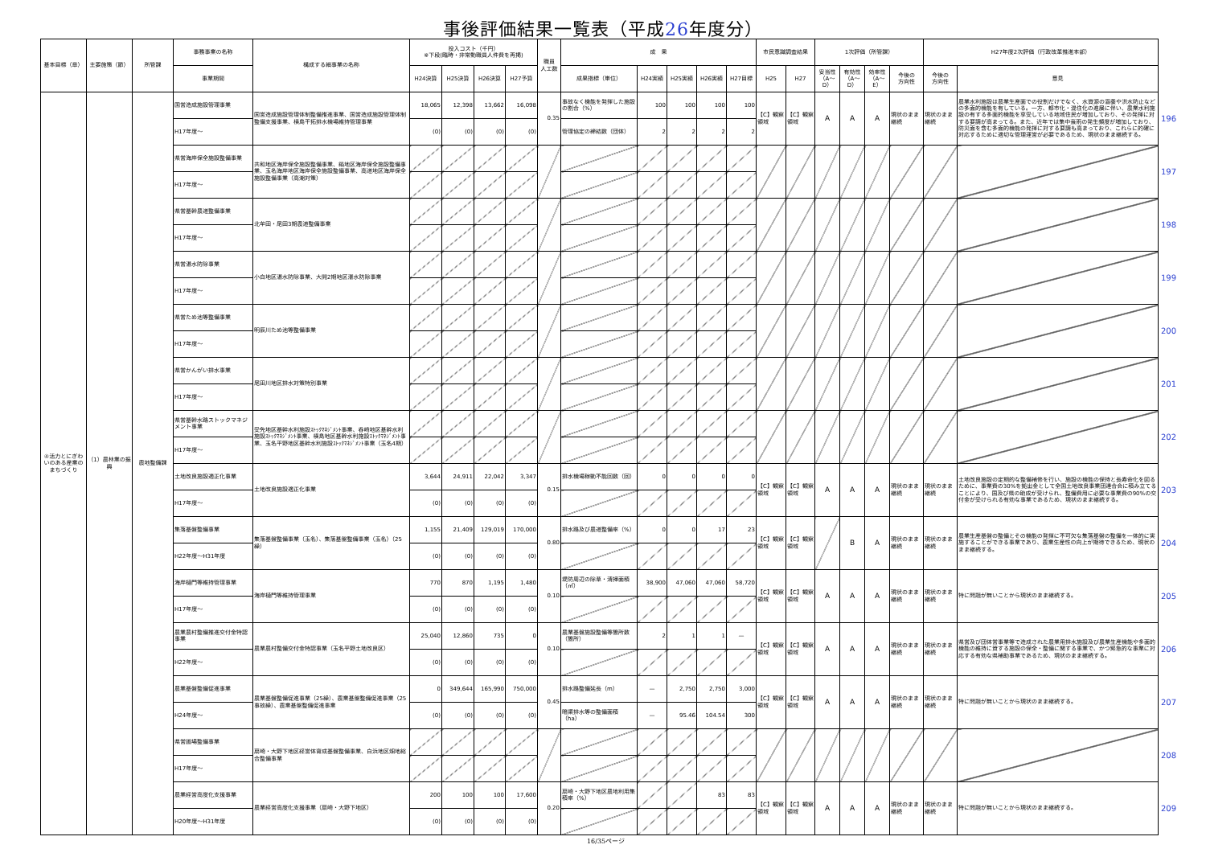事後評価結果一覧表（平成26年度分）
| 基本目標（章） | 主要施策（節） | 所管課 | 事務事業の名称 | 構成する細事業の名称 | 投入コスト（千円） ※下段(臨時・非常勤職員人件費を再掲) | | | | 職員 人工数 | 成 果 | | | | | 市民意識調査結果 | | 1次評価（所管課） | | | | H27年度2次評価（行政改革推進本部） | | |
| --- | --- | --- | --- | --- | --- | --- | --- | --- | --- | --- | --- | --- | --- | --- | --- | --- | --- | --- | --- | --- | --- | --- | --- |
| | | | 事業期間 | | H24決算 | H25決算 | H26決算 | H27予算 | | 成果指標（単位） | H24実績 | H25実績 | H26実績 | H27目標 | H25 | H27 | 妥当性 （A～D） | 有効性 （A～D） | 効率性 （A～E） | 今後の 方向性 | 今後の 方向性 | 意見 | |
| ④活力とにぎわいのある産業のまちづくり | （1）農林業の振興 | 農地整備課 | 国営造成施設管理事業 | 国営造成施設管理体制整備推進事業、国営造成施設管理体制整備支援事業、横島干拓排水機場維持管理事業 | 18,065 | 12,398 | 13,662 | 16,098 | 0.35 | 事故なく機能を発揮した施設の割合（%） | 100 | 100 | 100 | 100 | 【C】観察領域 | 【C】観察領域 | A | A | A | 現状のまま継続 | 現状のまま継続 | 農業水利施設は農業生産面での役割だけでなく、水資源の涵養や洪水防止などの多面的機能を有している。一方、都市化・混住化の進展に伴い、農業水利施設の有する多面的機能を享受している地域住民が増加しており、その発揮に対する要請が高まってる。また、近年では集中豪雨の発生頻度が増加しており、防災面を含む多面的機能の発揮に対する要請も高まっており、これらに的確に対応するために適切な管理運営が必要であるため、現状のまま継続する。 | 196 |
| | | | H17年度～ | | (0) | (0) | (0) | (0) | | 管理協定の締結数（団体） | 2 | 2 | 2 | 2 | | | | | | | | | |
| | | | 県営海岸保全施設整備事業 | 共和地区海岸保全施設整備事業、鍋地区海岸保全施設整備事業、玉名海岸地区海岸保全施設整備事業、高道地区海岸保全施設整備事業（高潮対策） | | | | | | | | | | | | | | | | | | | 197 |
| | | | H17年度～ | | | | | | | | | | | | | | | | | | | | |
| | | | 県営基幹農道整備事業 | 北牟田・尾田3期農道整備事業 | | | | | | | | | | | | | | | | | | | 198 |
| | | | H17年度～ | | | | | | | | | | | | | | | | | | | | |
| | | | 県営湛水防除事業 | 小白地区湛水防除事業、大開2期地区湛水防除事業 | | | | | | | | | | | | | | | | | | | 199 |
| | | | H17年度～ | | | | | | | | | | | | | | | | | | | | |
| | | | 県営ため池等整備事業 | 明辰川ため池等整備事業 | | | | | | | | | | | | | | | | | | | 200 |
| | | | H17年度～ | | | | | | | | | | | | | | | | | | | | |
| | | | 県営かんがい排水事業 | 尾田川地区排水対策特別事業 | | | | | | | | | | | | | | | | | | | 201 |
| | | | H17年度～ | | | | | | | | | | | | | | | | | | | | |
| | | | 県営基幹水路ストックマネジメント事業 | 受免地区基幹水利施設ｽﾄｯｸﾏﾈｼﾞﾒﾝﾄ事業、呑崎地区基幹水利施設ｽﾄｯｸﾏﾈｼﾞﾒﾝﾄ事業、横島地区基幹水利施設ｽﾄｯｸﾏﾈｼﾞﾒﾝﾄ事業、玉名平野地区基幹水利施設ｽﾄｯｸﾏﾈｼﾞﾒﾝﾄ事業（玉名4期） | | | | | | | | | | | | | | | | | | | 202 |
| | | | H17年度～ | | | | | | | | | | | | | | | | | | | | |
| | | | 土地改良施設適正化事業 | 土地改良施設適正化事業 | 3,644 | 24,911 | 22,042 | 3,347 | 0.15 | 排水機場稼動不能回数（回） | 0 | 0 | 0 | 0 | 【C】観察領域 | 【C】観察領域 | A | A | A | 現状のまま継続 | 現状のまま継続 | 土地改良施設の定期的な整備補修を行い、施設の機能の保持と長寿命化を図るために、事業費の30%を拠出金として全国土地改良事業団連合会に積み立てることにより、国及び県の助成が受けられ、整備費用に必要な事業費の90%の交付金が受けられる有効な事業であるため、現状のまま継続する。 | 203 |
| | | | H17年度～ | | (0) | (0) | (0) | (0) | | | | | | | | | | | | | | | |
| | | | 集落基盤整備事業 | 集落基盤整備事業（玉名）、集落基盤整備事業（玉名）（25繰） | 1,155 | 21,409 | 129,019 | 170,000 | 0.80 | 排水路及び農道整備率（%） | 0 | 0 | 17 | 23 | 【C】観察領域 | 【C】観察領域 | | B | A | 現状のまま継続 | 現状のまま継続 | 農業生産基盤の整備とその機能の発揮に不可欠な集落基盤の整備を一体的に実施することができる事業であり、農業生産性の向上が期待できるため、現状のまま継続する。 | 204 |
| | | | H22年度～H31年度 | | (0) | (0) | (0) | (0) | | | | | | | | | | | | | | | |
| | | | 海岸樋門等維持管理事業 | 海岸樋門等維持管理事業 | 770 | 870 | 1,195 | 1,480 | 0.10 | 堤防周辺の除草・清掃面積（㎡） | 38,900 | 47,060 | 47,060 | 58,720 | 【C】観察領域 | 【C】観察領域 | A | A | A | 現状のまま継続 | 現状のまま継続 | 特に問題が無いことから現状のまま継続する。 | 205 |
| | | | H17年度～ | | (0) | (0) | (0) | (0) | | | | | | | | | | | | | | | |
| | | | 農業農村整備推進交付金特認事業 | 農業農村整備交付金特認事業（玉名平野土地改良区） | 25,040 | 12,860 | 735 | 0 | 0.10 | 農業基盤施設整備等箇所数（箇所） | 2 | 1 | 1 | — | 【C】観察領域 | 【C】観察領域 | A | A | A | 現状のまま継続 | 現状のまま継続 | 県営及び団体営事業等で造成された農業用排水施設及び農業生産機能や多面的機能の維持に資する施設の保全・整備に関する事業で、かつ緊急的な事業に対応する有効な県補助事業であるため、現状のまま継続する。 | 206 |
| | | | H22年度～ | | (0) | (0) | (0) | (0) | | | | | | | | | | | | | | | |
| | | | 農業基盤整備促進事業 | 農業基盤整備促進事業（25繰）、農業基盤整備促進事業（25事故繰）、農業基盤整備促進事業 | 0 | 349,644 | 165,990 | 750,000 | 0.45 | 排水路整備延長（m） | — | 2,750 | 2,750 | 3,000 | 【C】観察領域 | 【C】観察領域 | A | A | A | 現状のまま継続 | 現状のまま継続 | 特に問題が無いことから現状のまま継続する。 | 207 |
| | | | H24年度～ | | (0) | (0) | (0) | (0) | | 暗渠排水等の整備面積（ha） | — | 95.46 | 104.54 | 300 | | | | | | | | | |
| | | | 県営圃場整備事業 | 扇崎・大野下地区経営体育成基盤整備事業、白浜地区畑地総合整備事業 | | | | | | | | | | | | | | | | | | | 208 |
| | | | H17年度～ | | | | | | | | | | | | | | | | | | | | |
| | | | 農業経営高度化支援事業 | 農業経営高度化支援事業（扇崎・大野下地区） | 200 | 100 | 100 | 17,600 | 0.20 | 扇崎・大野下地区農地利用集積率（%） | | | 83 | 83 | 【C】観察領域 | 【C】観察領域 | A | A | A | 現状のまま継続 | 現状のまま継続 | 特に問題が無いことから現状のまま継続する。 | 209 |
| | | | H20年度～H31年度 | | (0) | (0) | (0) | (0) | | | | | | | | | | | | | | | |
16/35ページ